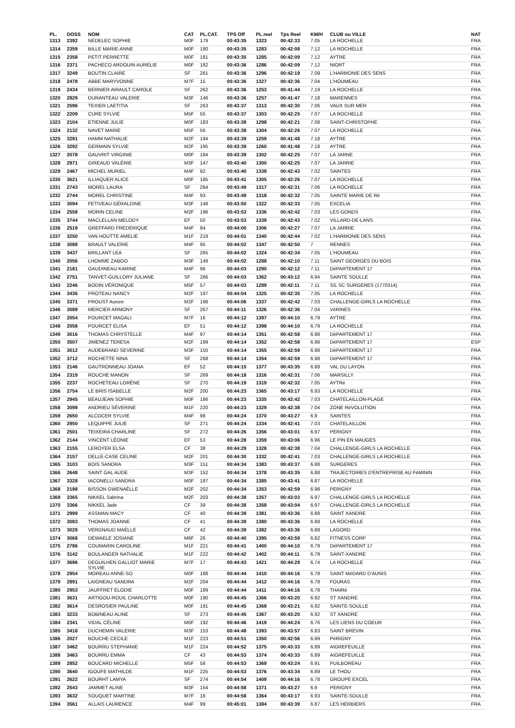| PL. | DOSS | NOM | CAT | PL.CAT. | TPS Off | PL.reel | Tps Reel | KM/H | CLUB ou VILLE | NAT |
| --- | --- | --- | --- | --- | --- | --- | --- | --- | --- | --- |
| 1313 | 2392 | NEDELEC SOPHIE | M0F | 179 | 00:43:35 | 1323 | 00:42:33 | 7.05 | LA ROCHELLE | FRA |
| 1314 | 2359 | BILLE MARIE-ANNE | M0F | 180 | 00:43:35 | 1283 | 00:42:08 | 7.12 | LA ROCHELLE | FRA |
| 1315 | 2358 | PETIT PERRETTE | M0F | 181 | 00:43:35 | 1285 | 00:42:09 | 7.12 | AYTRE | FRA |
| 1316 | 2371 | PACHECO ARDOUIN AURELIE | M0F | 182 | 00:43:36 | 1286 | 00:42:09 | 7.12 | NIORT | FRA |
| 1317 | 3249 | BOUTIN CLAIRE | SF | 261 | 00:43:36 | 1296 | 00:42:19 | 7.09 | L'HARMONIE DES SENS | FRA |
| 1318 | 2478 | ABBE MARYVONNE | M7F | 15 | 00:43:36 | 1327 | 00:42:36 | 7.04 | L'HOUMEAU | FRA |
| 1319 | 2434 | BERNIER AIRAULT CAROLE | SF | 262 | 00:43:36 | 1253 | 00:41:44 | 7.19 | LA ROCHELLE | FRA |
| 1320 | 2829 | DURANTEAU VALERIE | M3F | 146 | 00:43:36 | 1257 | 00:41:47 | 7.18 | MARENNES | FRA |
| 1321 | 2596 | TEXIER LAETITIA | SF | 263 | 00:43:37 | 1313 | 00:42:30 | 7.06 | VAUX SUR MER | FRA |
| 1322 | 2209 | CURE SYLVIE | M5F | 55 | 00:43:37 | 1303 | 00:42:25 | 7.07 | LA ROCHELLE | FRA |
| 1323 | 2104 | ETIENNE JULIE | M0F | 183 | 00:43:38 | 1298 | 00:42:21 | 7.08 | SAINT-CHRISTOPHE | FRA |
| 1324 | 2132 | NAVET MARIE | M5F | 56 | 00:43:38 | 1304 | 00:42:26 | 7.07 | LA ROCHELLE | FRA |
| 1325 | 3291 | HAMM NATHALIE | M2F | 194 | 00:43:39 | 1259 | 00:41:48 | 7.18 | AYTRE | FRA |
| 1326 | 3292 | GERMAIN SYLVIE | M2F | 195 | 00:43:39 | 1260 | 00:41:48 | 7.18 | AYTRE | FRA |
| 1327 | 2078 | GAUVRIT VIRGINIE | M0F | 184 | 00:43:39 | 1302 | 00:42:25 | 7.07 | LA JARNE | FRA |
| 1328 | 2971 | GIREAUD VALÉRIE | M3F | 147 | 00:43:40 | 1300 | 00:42:25 | 7.07 | LA JARRIE | FRA |
| 1329 | 2467 | MICHEL MURIEL | M4F | 92 | 00:43:40 | 1338 | 00:42:43 | 7.02 | SAINTES | FRA |
| 1330 | 3621 | ILLIAQUER ALICE | M0F | 185 | 00:43:41 | 1305 | 00:42:26 | 7.07 | LA ROCHELLE | FRA |
| 1331 | 2743 | MOREL LAURA | SF | 264 | 00:43:49 | 1317 | 00:42:31 | 7.06 | LA ROCHELLE | FRA |
| 1332 | 2744 | MOREL CHRISTINE | M4F | 93 | 00:43:49 | 1318 | 00:42:32 | 7.05 | SAINTE MARIE DE Ré | FRA |
| 1333 | 3094 | FETIVEAU GÉRALDINE | M3F | 148 | 00:43:50 | 1322 | 00:42:33 | 7.05 | EXCELIA | FRA |
| 1334 | 2558 | MORIN CELINE | M2F | 196 | 00:43:53 | 1336 | 00:42:42 | 7.03 | LES GONDS | FRA |
| 1335 | 3744 | MACLELLAN MELODY | EF | 50 | 00:43:53 | 1339 | 00:42:43 | 7.02 | VILLARD-DE-LANS | FRA |
| 1336 | 2519 | GREFFARD FREDERIQUE | M4F | 94 | 00:44:00 | 1306 | 00:42:27 | 7.07 | LA JARRIE | FRA |
| 1337 | 3250 | VAN HOUTTE AMELIE | M1F | 219 | 00:44:01 | 1340 | 00:42:44 | 7.02 | L'HARMONIE DES SENS | FRA |
| 1338 | 3088 | BRAULT VALERIE | M4F | 95 | 00:44:02 | 1347 | 00:42:50 | 7 | RENNES | FRA |
| 1339 | 3437 | BRILLANT LEA | SF | 265 | 00:44:02 | 1324 | 00:42:34 | 7.05 | L'HOUMEAU | FRA |
| 1340 | 2056 | LHOMME ZABOO | M3F | 149 | 00:44:02 | 1288 | 00:42:10 | 7.11 | SAINT GEORGES DU BOIS | FRA |
| 1341 | 2181 | GAUDINEAU KARINE | M4F | 96 | 00:44:03 | 1290 | 00:42:12 | 7.11 | DéPARTEMENT 17 | FRA |
| 1342 | 2751 | TANVET-GUILLORY JULIANE | SF | 266 | 00:44:03 | 1362 | 00:43:12 | 6.94 | SAINTE SOULLE | FRA |
| 1343 | 2246 | BODIN VÉRONIQUE | M5F | 57 | 00:44:03 | 1289 | 00:42:11 | 7.11 | S/L SC SURGERES (1770314) | FRA |
| 1344 | 3436 | PROTEAU NANCY | M2F | 197 | 00:44:04 | 1325 | 00:42:35 | 7.05 | LA ROCHELLE | FRA |
| 1345 | 3371 | PROUST Aurore | M2F | 198 | 00:44:06 | 1337 | 00:42:42 | 7.03 | CHALLENGE-GIRLS LA ROCHELLE | FRA |
| 1346 | 3089 | MERCIER ARMONY | SF | 267 | 00:44:11 | 1326 | 00:42:36 | 7.04 | VéRINES | FRA |
| 1347 | 2054 | POURCET MAGALI | M7F | 16 | 00:44:12 | 1397 | 00:44:10 | 6.79 | AYTRE | FRA |
| 1348 | 2058 | POURCET ELISA | EF | 51 | 00:44:12 | 1398 | 00:44:10 | 6.79 | LA ROCHELLE | FRA |
| 1349 | 3016 | THOMAS CHRYSTELLE | M4F | 97 | 00:44:14 | 1351 | 00:42:58 | 6.98 | DéPARTEMENT 17 | FRA |
| 1350 | 3507 | JIMENEZ TERESA | M2F | 199 | 00:44:14 | 1352 | 00:42:58 | 6.98 | DéPARTEMENT 17 | ESP |
| 1351 | 3012 | AUDEBRAND SEVERINE | M3F | 150 | 00:44:14 | 1355 | 00:42:59 | 6.98 | DéPARTEMENT 17 | FRA |
| 1352 | 3712 | ROCHETTE NINA | SF | 268 | 00:44:14 | 1354 | 00:42:59 | 6.98 | DéPARTEMENT 17 | FRA |
| 1353 | 2146 | GAUTRONNEAU JOANA | EF | 52 | 00:44:15 | 1377 | 00:43:35 | 6.88 | VAL DU LAYON | FRA |
| 1354 | 2319 | ROUCHE MANON | SF | 269 | 00:44:18 | 1316 | 00:42:31 | 7.06 | MARSILLY | FRA |
| 1355 | 2237 | ROCHETEAU LORÈNE | SF | 270 | 00:44:19 | 1319 | 00:42:32 | 7.05 | AYTRé | FRA |
| 1356 | 2754 | LE BRIS ISABELLE | M2F | 200 | 00:44:23 | 1365 | 00:43:17 | 6.93 | LA ROCHELLE | FRA |
| 1357 | 2945 | BEAUJEAN SOPHIE | M0F | 186 | 00:44:23 | 1335 | 00:42:42 | 7.03 | CHATELAILLON-PLAGE | FRA |
| 1358 | 3099 | ANDRIEU SÉVERINE | M1F | 220 | 00:44:23 | 1329 | 00:42:38 | 7.04 | ZONE RéVOLUTION | FRA |
| 1359 | 2650 | ALCOCER SYLVIE | M4F | 98 | 00:44:24 | 1370 | 00:43:27 | 6.9 | SAINTES | FRA |
| 1360 | 2950 | LEQUIPPE JULIE | SF | 271 | 00:44:24 | 1334 | 00:42:41 | 7.03 | CHATELAILLON | FRA |
| 1361 | 2501 | TEIXEIRA CHARLINE | SF | 272 | 00:44:26 | 1356 | 00:43:01 | 6.97 | PERIGNY | FRA |
| 1362 | 2144 | VINCENT LÉONIE | EF | 53 | 00:44:28 | 1359 | 00:43:06 | 6.96 | LE PIN EN MAUGES | FRA |
| 1363 | 2155 | LEROYER ELSA | CF | 38 | 00:44:29 | 1328 | 00:42:38 | 7.04 | CHALLENGE-GIRLS LA ROCHELLE | FRA |
| 1364 | 2157 | DELLE-CASE CELINE | M2F | 201 | 00:44:30 | 1332 | 00:42:41 | 7.03 | CHALLENGE-GIRLS LA ROCHELLE | FRA |
| 1365 | 3103 | BOIS SANDRA | M3F | 151 | 00:44:34 | 1383 | 00:43:37 | 6.88 | SURGERES | FRA |
| 1366 | 2648 | SAINT GAL AUDE | M3F | 152 | 00:44:34 | 1378 | 00:43:35 | 6.88 | TRAJECTOIRES D'ENTREPRISE AU FéMININ | FRA |
| 1367 | 3328 | IACONELLI SANDRA | M0F | 187 | 00:44:34 | 1385 | 00:43:41 | 6.87 | LA ROCHELLE | FRA |
| 1368 | 2198 | BISSON GWENAËLLE | M2F | 202 | 00:44:34 | 1353 | 00:42:59 | 6.98 | PERIGNY | FRA |
| 1369 | 3365 | NIKKEL Sabrina | M2F | 203 | 00:44:38 | 1357 | 00:43:03 | 6.97 | CHALLENGE-GIRLS LA ROCHELLE | FRA |
| 1370 | 3366 | NIKKEL Jade | CF | 39 | 00:44:38 | 1358 | 00:43:04 | 6.97 | CHALLENGE-GIRLS LA ROCHELLE | FRA |
| 1371 | 2999 | ASSMAN MACY | CF | 40 | 00:44:39 | 1381 | 00:43:36 | 6.88 | SAINT XANDRE | FRA |
| 1372 | 3083 | THOMAS JOANNE | CF | 41 | 00:44:39 | 1380 | 00:43:36 | 6.88 | LA ROCHELLE | FRA |
| 1373 | 3029 | VERGNAUD MAËLLE | CF | 42 | 00:44:39 | 1382 | 00:43:36 | 6.88 | LAGORD | FRA |
| 1374 | 3068 | DEWAELE JOSIANE | M6F | 26 | 00:44:40 | 1395 | 00:43:59 | 6.82 | FITNESS CORP | FRA |
| 1375 | 2786 | COUMARIN CAROLINE | M1F | 221 | 00:44:41 | 1400 | 00:44:10 | 6.79 | DéPARTEMENT 17 | FRA |
| 1376 | 3142 | BOULANGER NATHALIE | M1F | 222 | 00:44:42 | 1402 | 00:44:11 | 6.79 | SAINT-XANDRE | FRA |
| 1377 | 3696 | DEGUILHEN GALLIOT MARIE SYLVIE | M7F | 17 | 00:44:43 | 1421 | 00:44:29 | 6.74 | LA ROCHELLE | FRA |
| 1378 | 2954 | MOREAU ANNE-SO | M0F | 188 | 00:44:44 | 1410 | 00:44:16 | 6.78 | SAINT MéDARD D'AUNIS | FRA |
| 1379 | 2891 | LAIGNEAU SANDRA | M2F | 204 | 00:44:44 | 1412 | 00:44:16 | 6.78 | FOURAS | FRA |
| 1380 | 2953 | JAUFFRET ELODIE | M0F | 189 | 00:44:44 | 1411 | 00:44:16 | 6.78 | THAIRé | FRA |
| 1381 | 3631 | ARTIGOU-ROUIL CHARLOTTE | M0F | 190 | 00:44:45 | 1366 | 00:43:20 | 6.92 | ST XANDRE | FRA |
| 1382 | 3614 | DESROSIER PAULINE | M0F | 191 | 00:44:45 | 1368 | 00:43:21 | 6.92 | SAINTE-SOULLE | FRA |
| 1383 | 3233 | BOBINEAU ALINE | SF | 273 | 00:44:45 | 1367 | 00:43:20 | 6.92 | ST XANDRE | FRA |
| 1384 | 2341 | VIDAL CÉLINE | M0F | 192 | 00:44:46 | 1419 | 00:44:24 | 6.76 | LES LIENS DU COEUR | FRA |
| 1385 | 3418 | DUCHEMIN VALERIE | M3F | 153 | 00:44:48 | 1393 | 00:43:57 | 6.83 | SAINT BREVIN | FRA |
| 1386 | 2027 | BOUCHE CECILE | M1F | 223 | 00:44:51 | 1350 | 00:42:56 | 6.99 | PéRIGNY | FRA |
| 1387 | 3462 | BOURRU STEPHANIE | M1F | 224 | 00:44:52 | 1375 | 00:43:33 | 6.89 | AIGREFEUILLE | FRA |
| 1388 | 3463 | BOURRU EMMA | CF | 43 | 00:44:53 | 1374 | 00:43:33 | 6.89 | AIGREFEUILLE | FRA |
| 1389 | 2852 | BOUCARD MICHELLE | M5F | 58 | 00:44:53 | 1369 | 00:43:24 | 6.91 | PUILBOREAU | FRA |
| 1390 | 3640 | IGOUFE MATHILDE | M1F | 225 | 00:44:53 | 1376 | 00:43:34 | 6.89 | LE THOU | FRA |
| 1391 | 2622 | BOURHT LAMYA | SF | 274 | 00:44:54 | 1409 | 00:44:16 | 6.78 | GROUPE EXCEL | FRA |
| 1392 | 2543 | JAMMET ALINE | M3F | 154 | 00:44:58 | 1371 | 00:43:27 | 6.9 | PERIGNY | FRA |
| 1393 | 3632 | SOUQUET MARTINE | M7F | 18 | 00:44:58 | 1364 | 00:43:17 | 6.93 | SAINTE-SOULLE | FRA |
| 1394 | 3561 | ALLAIS LAURENCE | M4F | 99 | 00:45:01 | 1384 | 00:43:39 | 6.87 | LES HERBIERS | FRA |